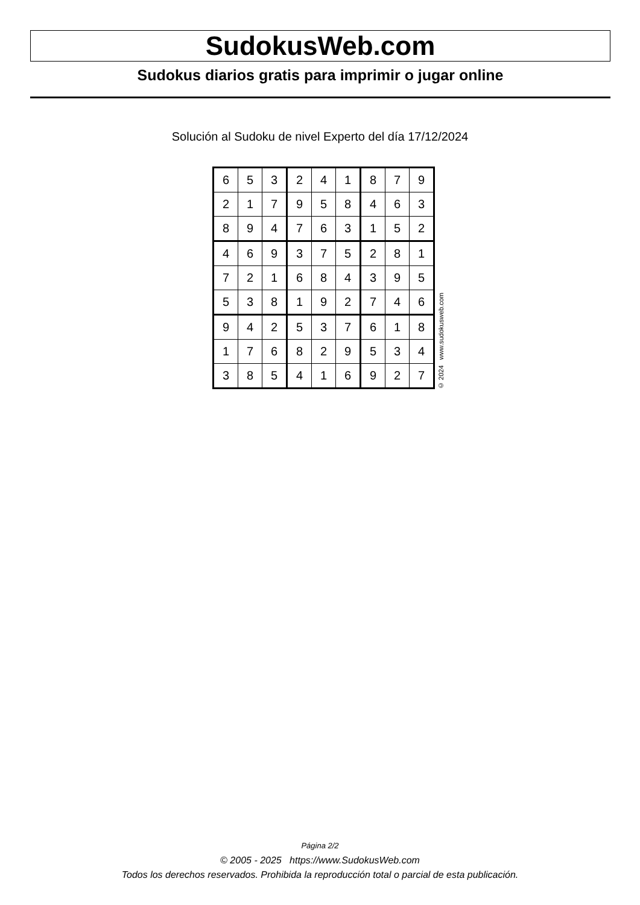SudokusWeb.com
Sudokus diarios gratis para imprimir o jugar online
Solución al Sudoku de nivel Experto del día 17/12/2024
| 6 | 5 | 3 | 2 | 4 | 1 | 8 | 7 | 9 |
| 2 | 1 | 7 | 9 | 5 | 8 | 4 | 6 | 3 |
| 8 | 9 | 4 | 7 | 6 | 3 | 1 | 5 | 2 |
| 4 | 6 | 9 | 3 | 7 | 5 | 2 | 8 | 1 |
| 7 | 2 | 1 | 6 | 8 | 4 | 3 | 9 | 5 |
| 5 | 3 | 8 | 1 | 9 | 2 | 7 | 4 | 6 |
| 9 | 4 | 2 | 5 | 3 | 7 | 6 | 1 | 8 |
| 1 | 7 | 6 | 8 | 2 | 9 | 5 | 3 | 4 |
| 3 | 8 | 5 | 4 | 1 | 6 | 9 | 2 | 7 |
© 2024 www.sudokusweb.com
Página 2/2
© 2005 - 2025 https://www.SudokusWeb.com
Todos los derechos reservados. Prohibida la reproducción total o parcial de esta publicación.